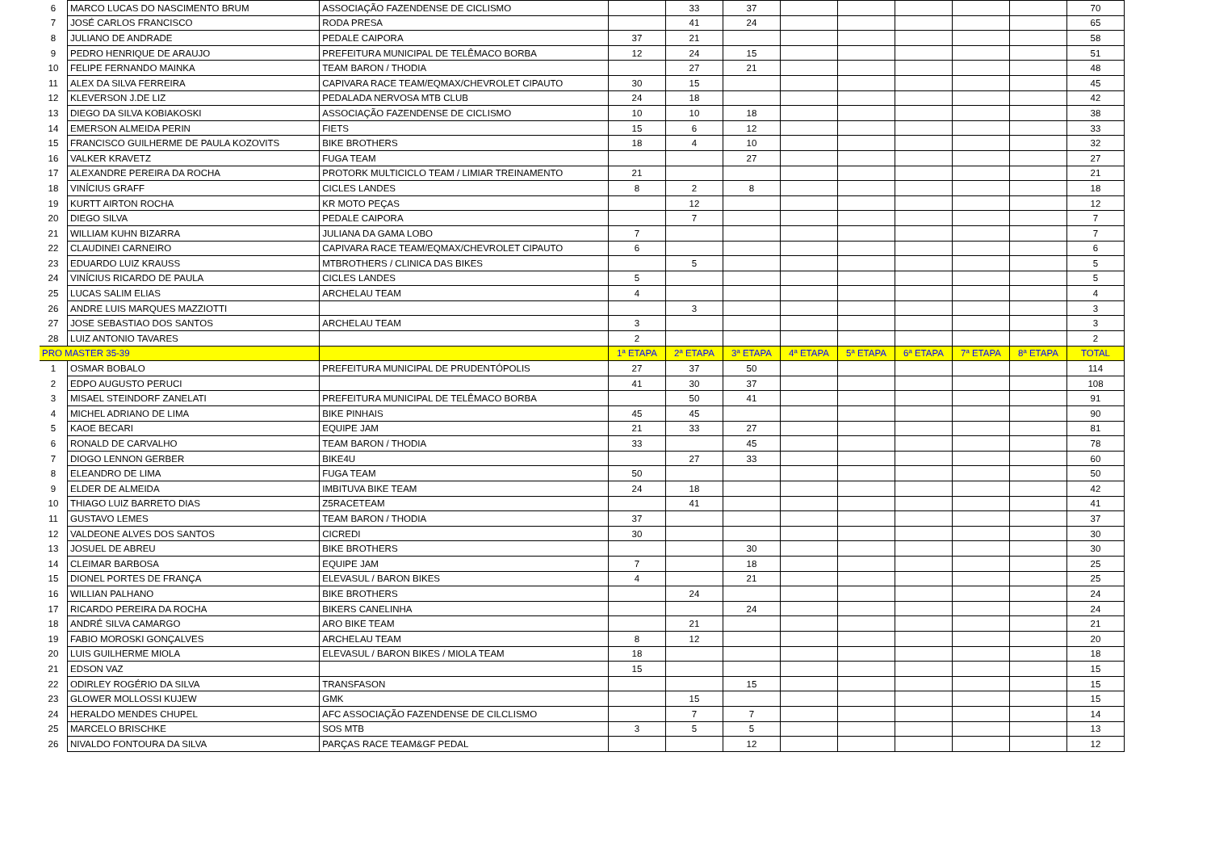| 6 | MARCO LUCAS DO NASCIMENTO BRUM | ASSOCIAÇÃO FAZENDENSE DE CICLISMO | | 33 | 37 | | | | | | 70 |
| 7 | JOSÉ CARLOS FRANCISCO | RODA PRESA | | 41 | 24 | | | | | | 65 |
| 8 | JULIANO DE ANDRADE | PEDALE CAIPORA | 37 | 21 | | | | | | | 58 |
| 9 | PEDRO HENRIQUE DE ARAUJO | PREFEITURA MUNICIPAL DE TELÊMACO BORBA | 12 | 24 | 15 | | | | | | 51 |
| 10 | FELIPE FERNANDO MAINKA | TEAM BARON / THODIA | | 27 | 21 | | | | | | 48 |
| 11 | ALEX DA SILVA FERREIRA | CAPIVARA RACE TEAM/EQMAX/CHEVROLET CIPAUTO | 30 | 15 | | | | | | | 45 |
| 12 | KLEVERSON J.DE LIZ | PEDALADA NERVOSA MTB CLUB | 24 | 18 | | | | | | | 42 |
| 13 | DIEGO DA SILVA KOBIAKOSKI | ASSOCIAÇÃO FAZENDENSE DE CICLISMO | 10 | 10 | 18 | | | | | | 38 |
| 14 | EMERSON ALMEIDA PERIN | FIETS | 15 | 6 | 12 | | | | | | 33 |
| 15 | FRANCISCO GUILHERME DE PAULA KOZOVITS | BIKE BROTHERS | 18 | 4 | 10 | | | | | | 32 |
| 16 | VALKER KRAVETZ | FUGA TEAM | | | 27 | | | | | | 27 |
| 17 | ALEXANDRE PEREIRA DA ROCHA | PROTORK MULTICICLO TEAM / LIMIAR TREINAMENTO | 21 | | | | | | | | 21 |
| 18 | VINÍCIUS GRAFF | CICLES LANDES | 8 | 2 | 8 | | | | | | 18 |
| 19 | KURTT AIRTON ROCHA | KR MOTO PEÇAS | | 12 | | | | | | | 12 |
| 20 | DIEGO SILVA | PEDALE CAIPORA | | 7 | | | | | | | 7 |
| 21 | WILLIAM KUHN BIZARRA | JULIANA DA GAMA LOBO | 7 | | | | | | | | 7 |
| 22 | CLAUDINEI CARNEIRO | CAPIVARA RACE TEAM/EQMAX/CHEVROLET CIPAUTO | 6 | | | | | | | | 6 |
| 23 | EDUARDO LUIZ KRAUSS | MTBROTHERS / CLINICA DAS BIKES | | 5 | | | | | | | 5 |
| 24 | VINÍCIUS RICARDO DE PAULA | CICLES LANDES | 5 | | | | | | | | 5 |
| 25 | LUCAS SALIM ELIAS | ARCHELAU TEAM | 4 | | | | | | | | 4 |
| 26 | ANDRE LUIS MARQUES MAZZIOTTI | | | 3 | | | | | | | 3 |
| 27 | JOSE SEBASTIAO DOS SANTOS | ARCHELAU TEAM | 3 | | | | | | | | 3 |
| 28 | LUIZ ANTONIO TAVARES | | 2 | | | | | | | | 2 |
| PRO MASTER 35-39 | | | 1ª ETAPA | 2ª ETAPA | 3ª ETAPA | 4ª ETAPA | 5ª ETAPA | 6ª ETAPA | 7ª ETAPA | 8ª ETAPA | TOTAL |
| 1 | OSMAR BOBALO | PREFEITURA MUNICIPAL DE PRUDENTÓPOLIS | 27 | 37 | 50 | | | | | | 114 |
| 2 | EDPO AUGUSTO PERUCI | | 41 | 30 | 37 | | | | | | 108 |
| 3 | MISAEL STEINDORF ZANELATI | PREFEITURA MUNICIPAL DE TELÊMACO BORBA | | 50 | 41 | | | | | | 91 |
| 4 | MICHEL ADRIANO DE LIMA | BIKE PINHAIS | 45 | 45 | | | | | | | 90 |
| 5 | KAOE BECARI | EQUIPE JAM | 21 | 33 | 27 | | | | | | 81 |
| 6 | RONALD DE CARVALHO | TEAM BARON / THODIA | 33 | | 45 | | | | | | 78 |
| 7 | DIOGO LENNON GERBER | BIKE4U | | 27 | 33 | | | | | | 60 |
| 8 | ELEANDRO DE LIMA | FUGA TEAM | 50 | | | | | | | | 50 |
| 9 | ELDER DE ALMEIDA | IMBITUVA BIKE TEAM | 24 | 18 | | | | | | | 42 |
| 10 | THIAGO LUIZ BARRETO DIAS | Z5RACETEAM | | 41 | | | | | | | 41 |
| 11 | GUSTAVO LEMES | TEAM BARON / THODIA | 37 | | | | | | | | 37 |
| 12 | VALDEONE ALVES DOS SANTOS | CICREDI | 30 | | | | | | | | 30 |
| 13 | JOSUEL DE ABREU | BIKE BROTHERS | | | 30 | | | | | | 30 |
| 14 | CLEIMAR BARBOSA | EQUIPE JAM | 7 | | 18 | | | | | | 25 |
| 15 | DIONEL PORTES DE FRANÇA | ELEVASUL / BARON BIKES | 4 | | 21 | | | | | | 25 |
| 16 | WILLIAN PALHANO | BIKE BROTHERS | | 24 | | | | | | | 24 |
| 17 | RICARDO PEREIRA DA ROCHA | BIKERS CANELINHA | | | 24 | | | | | | 24 |
| 18 | ANDRÉ SILVA CAMARGO | ARO BIKE TEAM | | 21 | | | | | | | 21 |
| 19 | FABIO MOROSKI GONÇALVES | ARCHELAU TEAM | 8 | 12 | | | | | | | 20 |
| 20 | LUIS GUILHERME MIOLA | ELEVASUL / BARON BIKES / MIOLA TEAM | 18 | | | | | | | | 18 |
| 21 | EDSON VAZ | | 15 | | | | | | | | 15 |
| 22 | ODIRLEY ROGÉRIO DA SILVA | TRANSFASON | | | 15 | | | | | | 15 |
| 23 | GLOWER MOLLOSSI KUJEW | GMK | | 15 | | | | | | | 15 |
| 24 | HERALDO MENDES CHUPEL | AFC ASSOCIAÇÃO FAZENDENSE DE CILCLISMO | | 7 | 7 | | | | | | 14 |
| 25 | MARCELO BRISCHKE | SOS MTB | 3 | 5 | 5 | | | | | | 13 |
| 26 | NIVALDO FONTOURA DA SILVA | PARÇAS RACE TEAM&GF PEDAL | | | 12 | | | | | | 12 |